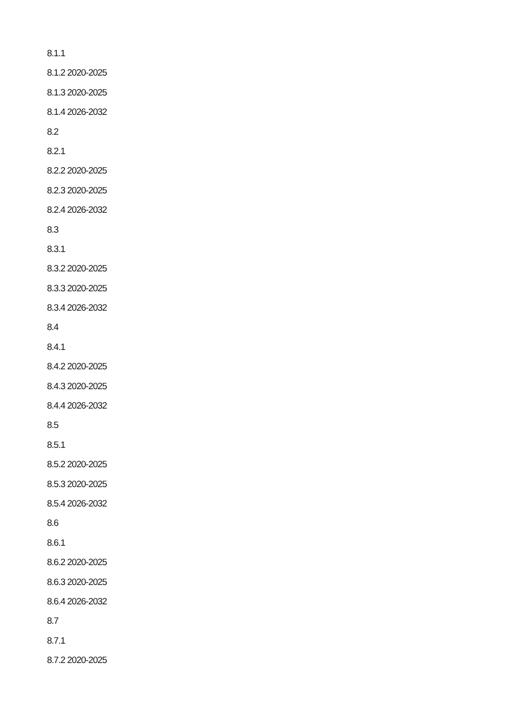8.1.1
8.1.2 2020-2025
8.1.3 2020-2025
8.1.4 2026-2032
8.2
8.2.1
8.2.2 2020-2025
8.2.3 2020-2025
8.2.4 2026-2032
8.3
8.3.1
8.3.2 2020-2025
8.3.3 2020-2025
8.3.4 2026-2032
8.4
8.4.1
8.4.2 2020-2025
8.4.3 2020-2025
8.4.4 2026-2032
8.5
8.5.1
8.5.2 2020-2025
8.5.3 2020-2025
8.5.4 2026-2032
8.6
8.6.1
8.6.2 2020-2025
8.6.3 2020-2025
8.6.4 2026-2032
8.7
8.7.1
8.7.2 2020-2025